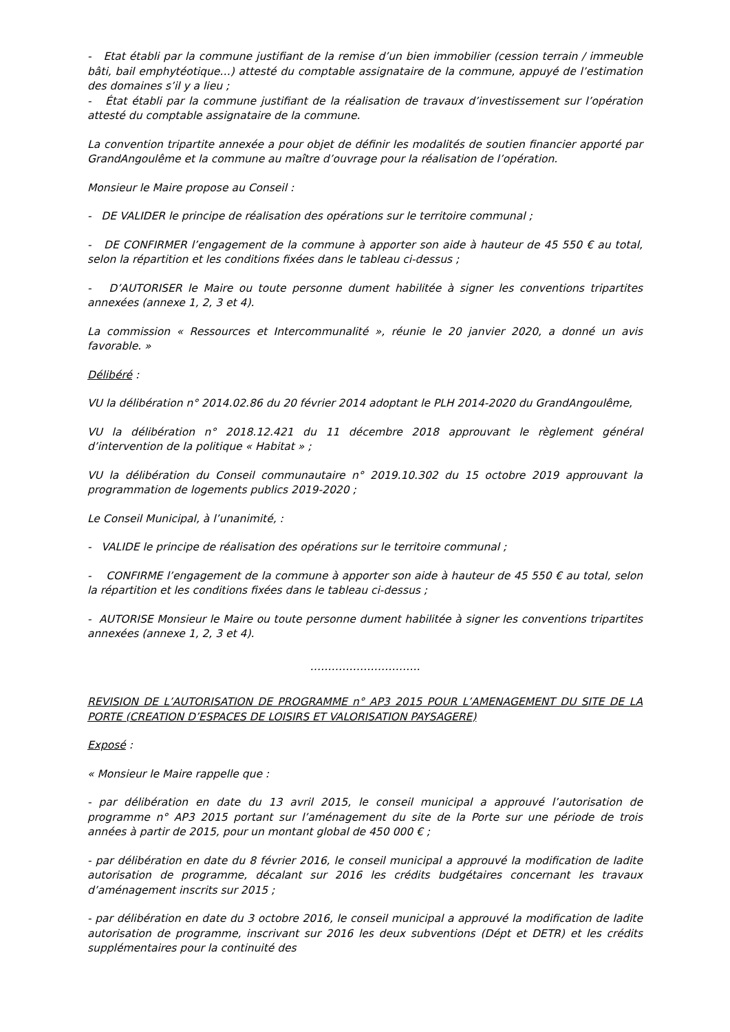- Etat établi par la commune justifiant de la remise d’un bien immobilier (cession terrain / immeuble bâti, bail emphytéotique…) attesté du comptable assignataire de la commune, appuyé de l’estimation des domaines s’il y a lieu ;
- État établi par la commune justifiant de la réalisation de travaux d’investissement sur l’opération attesté du comptable assignataire de la commune.
La convention tripartite annexée a pour objet de définir les modalités de soutien financier apporté par GrandAngoulême et la commune au maître d’ouvrage pour la réalisation de l’opération.
Monsieur le Maire propose au Conseil :
- DE VALIDER le principe de réalisation des opérations sur le territoire communal ;
- DE CONFIRMER l’engagement de la commune à apporter son aide à hauteur de 45 550 € au total, selon la répartition et les conditions fixées dans le tableau ci-dessus ;
- D’AUTORISER le Maire ou toute personne dument habilitée à signer les conventions tripartites annexées (annexe 1, 2, 3 et 4).
La commission « Ressources et Intercommunalité », réunie le 20 janvier 2020, a donné un avis favorable. »
Délibéré :
VU la délibération n° 2014.02.86 du 20 février 2014 adoptant le PLH 2014-2020 du GrandAngoulême,
VU la délibération n° 2018.12.421 du 11 décembre 2018 approuvant le règlement général d’intervention de la politique « Habitat » ;
VU la délibération du Conseil communautaire n° 2019.10.302 du 15 octobre 2019 approuvant la programmation de logements publics 2019-2020 ;
Le Conseil Municipal, à l’unanimité, :
- VALIDE le principe de réalisation des opérations sur le territoire communal ;
- CONFIRME l’engagement de la commune à apporter son aide à hauteur de 45 550 € au total, selon la répartition et les conditions fixées dans le tableau ci-dessus ;
- AUTORISE Monsieur le Maire ou toute personne dument habilitée à signer les conventions tripartites annexées (annexe 1, 2, 3 et 4).
………………………….
REVISION DE L’AUTORISATION DE PROGRAMME n° AP3 2015 POUR L’AMENAGEMENT DU SITE DE LA PORTE (CREATION D’ESPACES DE LOISIRS ET VALORISATION PAYSAGERE)
Exposé :
« Monsieur le Maire rappelle que :
- par délibération en date du 13 avril 2015, le conseil municipal a approuvé l’autorisation de programme n° AP3 2015 portant sur l’aménagement du site de la Porte sur une période de trois années à partir de 2015, pour un montant global de 450 000 € ;
- par délibération en date du 8 février 2016, le conseil municipal a approuvé la modification de ladite autorisation de programme, décalant sur 2016 les crédits budgétaires concernant les travaux d’aménagement inscrits sur 2015 ;
- par délibération en date du 3 octobre 2016, le conseil municipal a approuvé la modification de ladite autorisation de programme, inscrivant sur 2016 les deux subventions (Dépt et DETR) et les crédits supplémentaires pour la continuité des